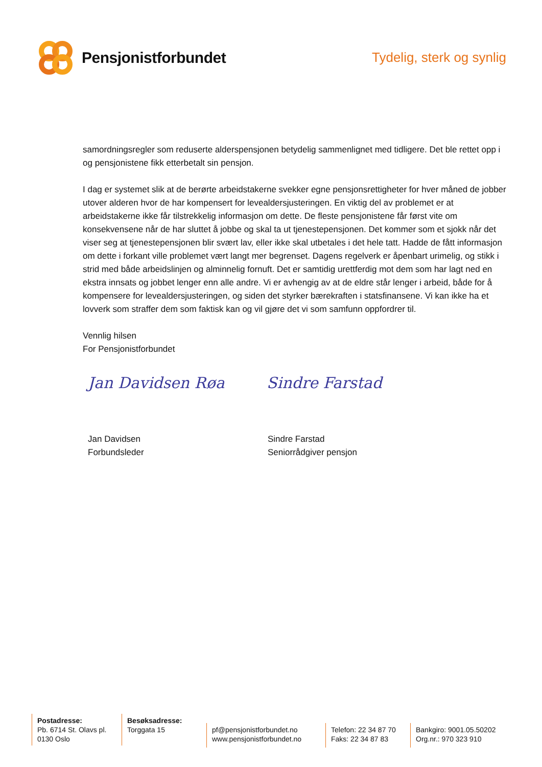Pensjonistforbundet
Tydelig, sterk og synlig
samordningsregler som reduserte alderspensjonen betydelig sammenlignet med tidligere. Det ble rettet opp i og pensjonistene fikk etterbetalt sin pensjon.
I dag er systemet slik at de berørte arbeidstakerne svekker egne pensjonsrettigheter for hver måned de jobber utover alderen hvor de har kompensert for levealdersjusteringen. En viktig del av problemet er at arbeidstakerne ikke får tilstrekkelig informasjon om dette. De fleste pensjonistene får først vite om konsekvensene når de har sluttet å jobbe og skal ta ut tjenestepensjonen. Det kommer som et sjokk når det viser seg at tjenestepensjonen blir svært lav, eller ikke skal utbetales i det hele tatt. Hadde de fått informasjon om dette i forkant ville problemet vært langt mer begrenset. Dagens regelverk er åpenbart urimelig, og stikk i strid med både arbeidslinjen og alminnelig fornuft. Det er samtidig urettferdig mot dem som har lagt ned en ekstra innsats og jobbet lenger enn alle andre. Vi er avhengig av at de eldre står lenger i arbeid, både for å kompensere for levealdersjusteringen, og siden det styrker bærekraften i statsfinansene. Vi kan ikke ha et lovverk som straffer dem som faktisk kan og vil gjøre det vi som samfunn oppfordrer til.
Vennlig hilsen
For Pensjonistforbundet
Jan Davidsen Røa Sindre Farstad
Jan Davidsen
Forbundsleder
Sindre Farstad
Seniorrådgiver pensjon
Postadresse:
Pb. 6714 St. Olavs pl.
0130 Oslo
Besøksadresse:
Torggata 15
pf@pensjonistforbundet.no
www.pensjonistforbundet.no
Telefon: 22 34 87 70
Faks: 22 34 87 83
Bankgiro: 9001.05.50202
Org.nr.: 970 323 910